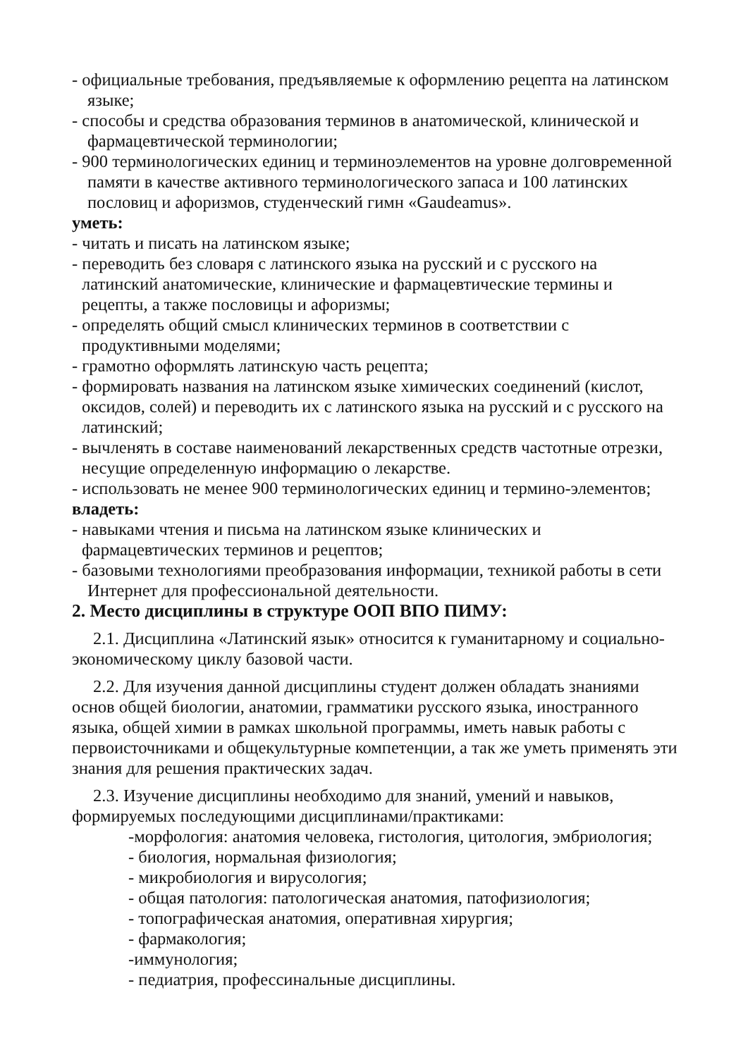- официальные требования, предъявляемые к оформлению рецепта на латинском языке;
- способы и средства образования терминов в анатомической, клинической и фармацевтической терминологии;
- 900 терминологических единиц и терминоэлементов на уровне долговременной памяти в качестве активного терминологического запаса и 100 латинских пословиц и афоризмов, студенческий гимн «Gaudeamus».
уметь:
- читать и писать на латинском языке;
- переводить без словаря с латинского языка на русский и с русского на латинский анатомические, клинические и фармацевтические термины и рецепты, а также пословицы и афоризмы;
- определять общий смысл клинических терминов в соответствии с продуктивными моделями;
- грамотно оформлять латинскую часть рецепта;
- формировать названия на латинском языке химических соединений (кислот, оксидов, солей) и переводить их с латинского языка на русский и с русского на латинский;
- вычленять в составе наименований лекарственных средств частотные отрезки, несущие определенную информацию о лекарстве.
- использовать не менее 900 терминологических единиц и термино-элементов;
владеть:
- навыками чтения и письма на латинском языке клинических и фармацевтических терминов и рецептов;
- базовыми технологиями преобразования информации, техникой работы в сети Интернет для профессиональной деятельности.
2. Место дисциплины в структуре ООП ВПО ПИМУ:
2.1. Дисциплина «Латинский язык» относится к гуманитарному и социально-экономическому циклу базовой части.
2.2. Для изучения данной дисциплины студент должен обладать знаниями основ общей биологии, анатомии, грамматики русского языка, иностранного языка, общей химии в рамках школьной программы, иметь навык работы с первоисточниками и общекультурные компетенции, а так же уметь применять эти знания для решения практических задач.
2.3. Изучение дисциплины необходимо для знаний, умений и навыков, формируемых последующими дисциплинами/практиками:
-морфология: анатомия человека, гистология, цитология, эмбриология;
- биология, нормальная физиология;
- микробиология и вирусология;
- общая патология: патологическая анатомия, патофизиология;
- топографическая анатомия, оперативная хирургия;
- фармакология;
-иммунология;
- педиатрия, профессинальные дисциплины.